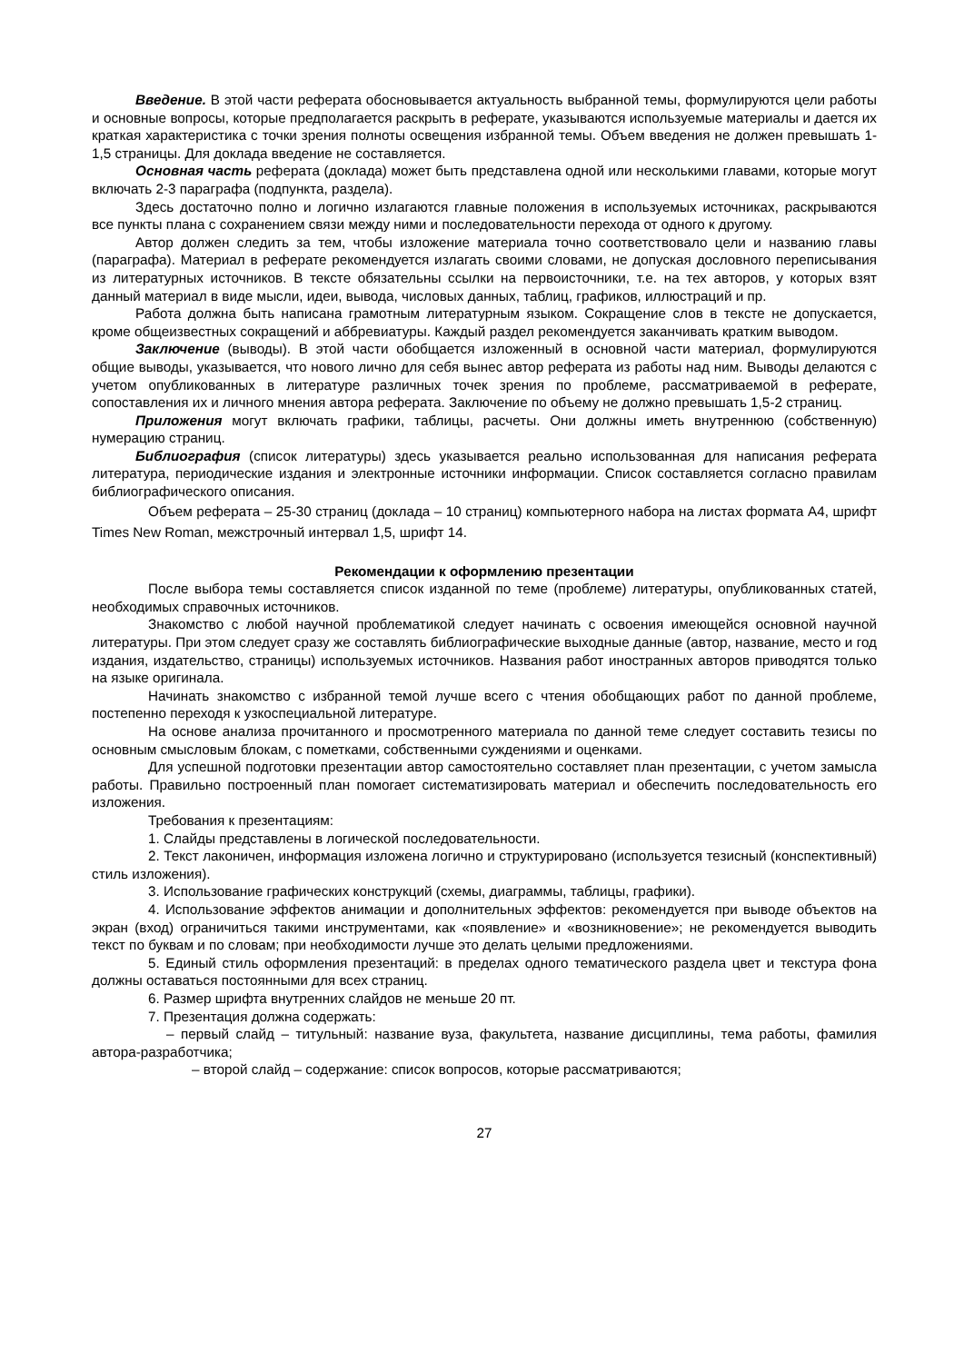Введение. В этой части реферата обосновывается актуальность выбранной темы, формулируются цели работы и основные вопросы, которые предполагается раскрыть в реферате, указываются используемые материалы и дается их краткая характеристика с точки зрения полноты освещения избранной темы. Объем введения не должен превышать 1-1,5 страницы. Для доклада введение не составляется.
Основная часть реферата (доклада) может быть представлена одной или несколькими главами, которые могут включать 2-3 параграфа (подпункта, раздела).
Здесь достаточно полно и логично излагаются главные положения в используемых источниках, раскрываются все пункты плана с сохранением связи между ними и последовательности перехода от одного к другому.
Автор должен следить за тем, чтобы изложение материала точно соответствовало цели и названию главы (параграфа). Материал в реферате рекомендуется излагать своими словами, не допуская дословного переписывания из литературных источников. В тексте обязательны ссылки на первоисточники, т.е. на тех авторов, у которых взят данный материал в виде мысли, идеи, вывода, числовых данных, таблиц, графиков, иллюстраций и пр.
Работа должна быть написана грамотным литературным языком. Сокращение слов в тексте не допускается, кроме общеизвестных сокращений и аббревиатуры. Каждый раздел рекомендуется заканчивать кратким выводом.
Заключение (выводы). В этой части обобщается изложенный в основной части материал, формулируются общие выводы, указывается, что нового лично для себя вынес автор реферата из работы над ним. Выводы делаются с учетом опубликованных в литературе различных точек зрения по проблеме, рассматриваемой в реферате, сопоставления их и личного мнения автора реферата. Заключение по объему не должно превышать 1,5-2 страниц.
Приложения могут включать графики, таблицы, расчеты. Они должны иметь внутреннюю (собственную) нумерацию страниц.
Библиография (список литературы) здесь указывается реально использованная для написания реферата литература, периодические издания и электронные источники информации. Список составляется согласно правилам библиографического описания.
Объем реферата – 25-30 страниц (доклада – 10 страниц) компьютерного набора на листах формата А4, шрифт Times New Roman, межстрочный интервал 1,5, шрифт 14.
Рекомендации к оформлению презентации
После выбора темы составляется список изданной по теме (проблеме) литературы, опубликованных статей, необходимых справочных источников.
Знакомство с любой научной проблематикой следует начинать с освоения имеющейся основной научной литературы. При этом следует сразу же составлять библиографические выходные данные (автор, название, место и год издания, издательство, страницы) используемых источников. Названия работ иностранных авторов приводятся только на языке оригинала.
Начинать знакомство с избранной темой лучше всего с чтения обобщающих работ по данной проблеме, постепенно переходя к узкоспециальной литературе.
На основе анализа прочитанного и просмотренного материала по данной теме следует составить тезисы по основным смысловым блокам, с пометками, собственными суждениями и оценками.
Для успешной подготовки презентации автор самостоятельно составляет план презентации, с учетом замысла работы. Правильно построенный план помогает систематизировать материал и обеспечить последовательность его изложения.
Требования к презентациям:
1. Слайды представлены в логической последовательности.
2. Текст лаконичен, информация изложена логично и структурировано (используется тезисный (конспективный) стиль изложения).
3. Использование графических конструкций (схемы, диаграммы, таблицы, графики).
4. Использование эффектов анимации и дополнительных эффектов: рекомендуется при выводе объектов на экран (вход) ограничиться такими инструментами, как «появление» и «возникновение»; не рекомендуется выводить текст по буквам и по словам; при необходимости лучше это делать целыми предложениями.
5. Единый стиль оформления презентаций: в пределах одного тематического раздела цвет и текстура фона должны оставаться постоянными для всех страниц.
6. Размер шрифта внутренних слайдов не меньше 20 пт.
7. Презентация должна содержать:
– первый слайд – титульный: название вуза, факультета, название дисциплины, тема работы, фамилия автора-разработчика;
– второй слайд – содержание: список вопросов, которые рассматриваются;
27